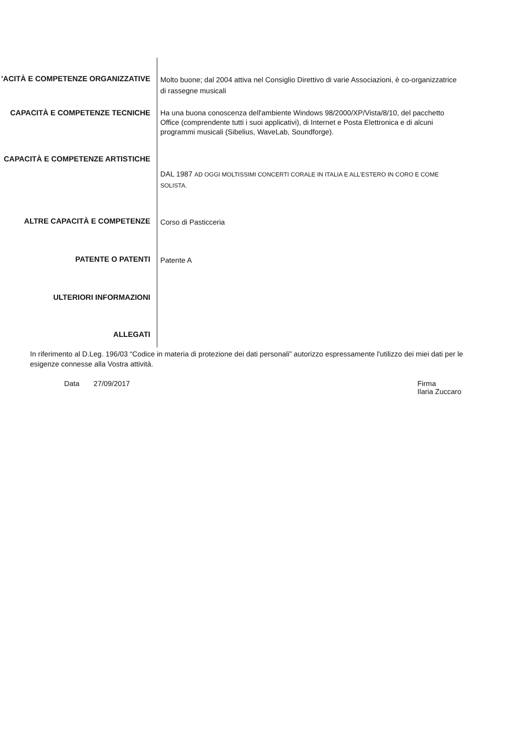'ACITÀ E COMPETENZE ORGANIZZATIVE
Molto buone; dal 2004 attiva nel Consiglio Direttivo di varie Associazioni, è co-organizzatrice di rassegne musicali
CAPACITÀ E COMPETENZE TECNICHE
Ha una buona conoscenza dell'ambiente Windows 98/2000/XP/Vista/8/10, del pacchetto Office (comprendente tutti i suoi applicativi), di Internet e Posta Elettronica e di alcuni programmi musicali (Sibelius, WaveLab, Soundforge).
CAPACITÀ E COMPETENZE ARTISTICHE
DAL 1987 AD OGGI MOLTISSIMI CONCERTI CORALE IN ITALIA E ALL'ESTERO IN CORO E COME SOLISTA.
ALTRE CAPACITÀ E COMPETENZE
Corso di Pasticceria
PATENTE O PATENTI
Patente A
ULTERIORI INFORMAZIONI
ALLEGATI
In riferimento al D.Leg. 196/03 “Codice in materia di protezione dei dati personali” autorizzo espressamente l'utilizzo dei miei dati per le esigenze connesse alla Vostra attività.
Data 27/09/2017 Firma
Ilaria Zuccaro